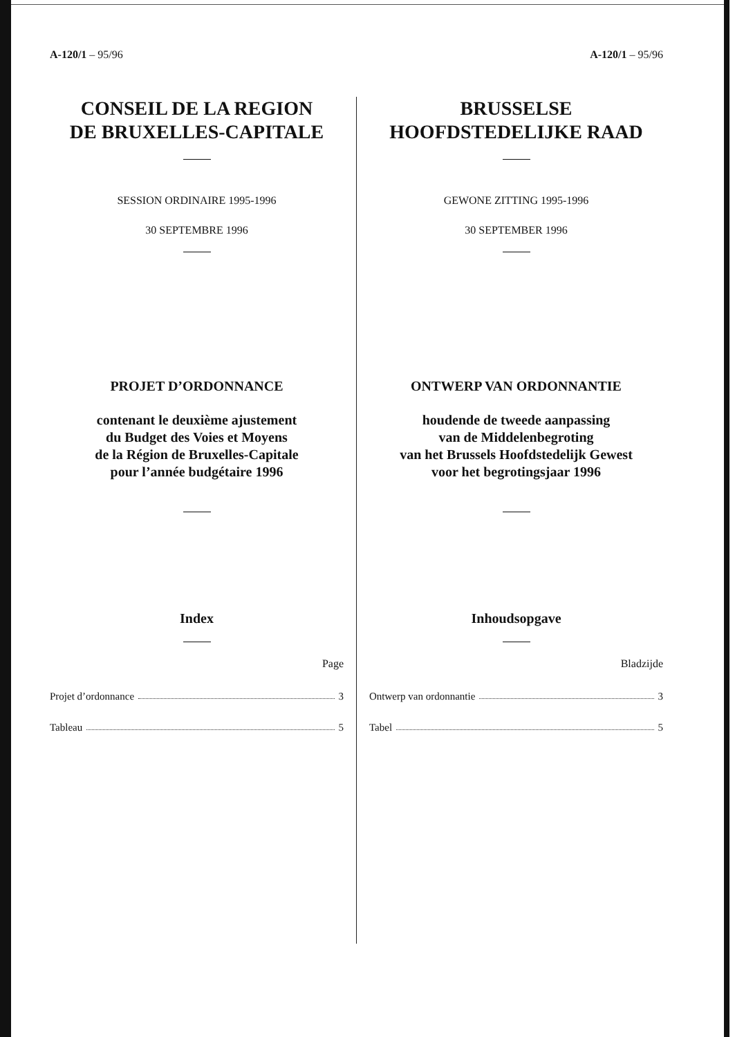A-120/1 – 95/96
CONSEIL DE LA REGION
DE BRUXELLES-CAPITALE
SESSION ORDINAIRE 1995-1996
30 SEPTEMBRE 1996
PROJET D’ORDONNANCE
contenant le deuxième ajustement
du Budget des Voies et Moyens
de la Région de Bruxelles-Capitale
pour l’année budgétaire 1996
Index
Page
Projet d’ordonnance 3
Tableau 5
A-120/1 – 95/96
BRUSSELSE
HOOFDSTEDELIJKE RAAD
GEWONE ZITTING 1995-1996
30 SEPTEMBER 1996
ONTWERP VAN ORDONNANTIE
houdende de tweede aanpassing
van de Middelenbegroting
van het Brussels Hoofdstedelijk Gewest
voor het begrotingsjaar 1996
Inhoudsopgave
Bladzijde
Ontwerp van ordonnantie 3
Tabel 5